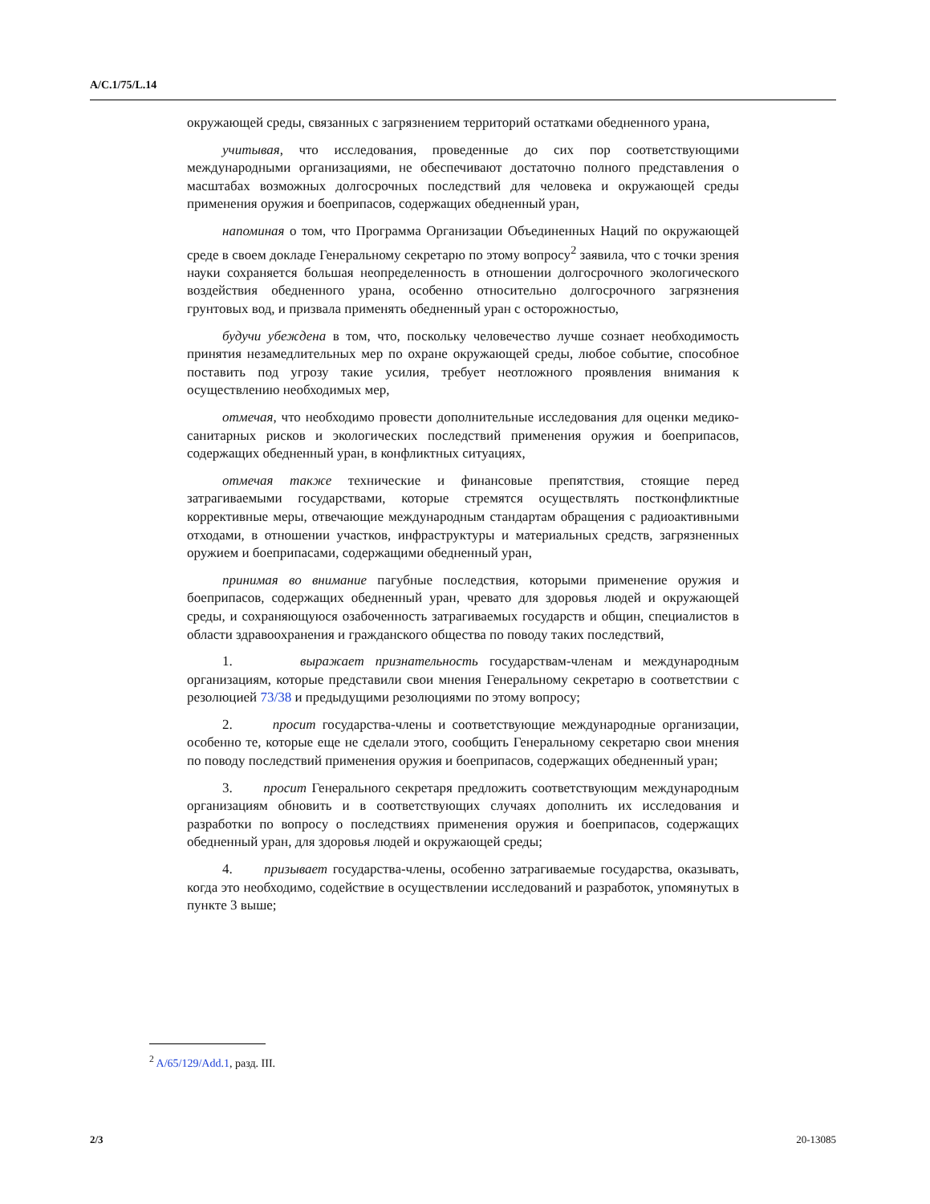A/C.1/75/L.14
окружающей среды, связанных с загрязнением территорий остатками обедненного урана,
учитывая, что исследования, проведенные до сих пор соответствующими международными организациями, не обеспечивают достаточно полного представления о масштабах возможных долгосрочных последствий для человека и окружающей среды применения оружия и боеприпасов, содержащих обедненный уран,
напоминая о том, что Программа Организации Объединенных Наций по окружающей среде в своем докладе Генеральному секретарю по этому вопросу<sup>2</sup> заявила, что с точки зрения науки сохраняется большая неопределенность в отношении долгосрочного экологического воздействия обедненного урана, особенно относительно долгосрочного загрязнения грунтовых вод, и призвала применять обедненный уран с осторожностью,
будучи убеждена в том, что, поскольку человечество лучше сознает необходимость принятия незамедлительных мер по охране окружающей среды, любое событие, способное поставить под угрозу такие усилия, требует неотложного проявления внимания к осуществлению необходимых мер,
отмечая, что необходимо провести дополнительные исследования для оценки медико-санитарных рисков и экологических последствий применения оружия и боеприпасов, содержащих обедненный уран, в конфликтных ситуациях,
отмечая также технические и финансовые препятствия, стоящие перед затрагиваемыми государствами, которые стремятся осуществлять постконфликтные корректив­ные меры, отвечающие международным стандартам обращения с радиоактивными отходами, в отношении участков, инфраструктуры и материальных средств, загрязненных оружием и боеприпасами, содержащими обедненный уран,
принимая во внимание пагубные последствия, которыми применение оружия и боеприпасов, содержащих обедненный уран, чревато для здоровья людей и окружающей среды, и сохраняющуюся озабоченность затрагиваемых государств и общин, специалистов в области здравоохранения и гражданского общества по поводу таких последствий,
1. выражает признательность государствам-членам и международным организациям, которые представили свои мнения Генеральному секретарю в соответствии с резолюцией 73/38 и предыдущими резолюциями по этому вопросу;
2. просит государства-члены и соответствующие международные организации, особенно те, которые еще не сделали этого, сообщить Генеральному секретарю свои мнения по поводу последствий применения оружия и боеприпасов, содержащих обедненный уран;
3. просит Генерального секретаря предложить соответствующим международным организациям обновить и в соответствующих случаях дополнить их исследования и разработки по вопросу о последствиях применения оружия и боеприпасов, содержащих обедненный уран, для здоровья людей и окружающей среды;
4. призывает государства-члены, особенно затрагиваемые государства, оказывать, когда это необходимо, содействие в осуществлении исследований и разработок, упомянутых в пункте 3 выше;
<sup>2</sup> A/65/129/Add.1, разд. III.
2/3 20-13085